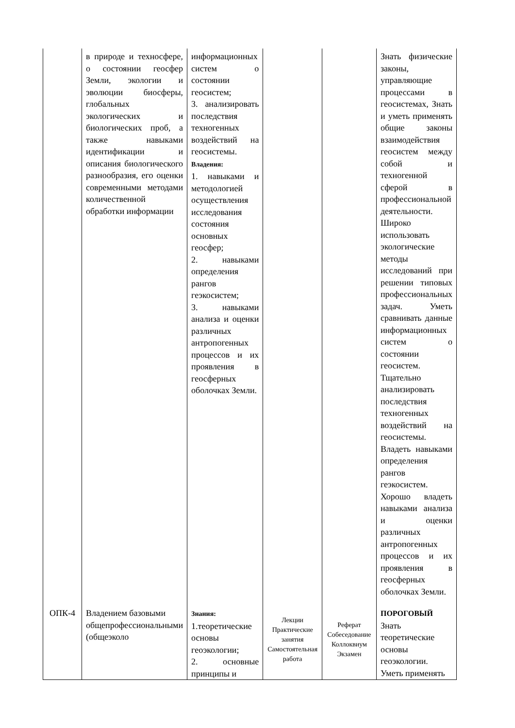| | в природе и техносфере, о состоянии геосфер Земли, экологии и эволюции биосферы, глобальных экологических и биологических проб, а также навыками идентификации и описания биологического разнообразия, его оценки современными методами количественной обработки информации | информационных систем о состоянии геосистем; 3. анализировать последствия техногенных воздействий на геосистемы. Владения: 1. навыками и методологией осуществления исследования состояния основных геосфер; 2. навыками определения рангов геэкосистем; 3. навыками анализа и оценки различных антропогенных процессов и их проявления в геосферных оболочках Земли. | | | Знать физические законы, управляющие процессами в геосистемах, Знать и уметь применять общие законы взаимодействия геосистем между собой и техногенной сферой в профессиональной деятельности. Широко использовать экологические методы исследований при решении типовых профессиональных задач. Уметь сравнивать данные информационных систем о состоянии геосистем. Тщательно анализировать последствия техногенных воздействий на геосистемы. Владеть навыками определения рангов геэкосистем. Хорошо владеть навыками анализа и оценки различных антропогенных процессов и их проявления в геосферных оболочках Земли. |
| ОПК-4 | Владением базовыми общепрофессиональными (общеэколо | Знания: 1.теоретические основы геоэкологии; 2. основные принципы и | Лекции Практические занятия Самостоятельная работа | Реферат Собеседование Коллоквиум Экзамен | ПОРОГОВЫЙ Знать теоретические основы геоэкологии. Уметь применять |